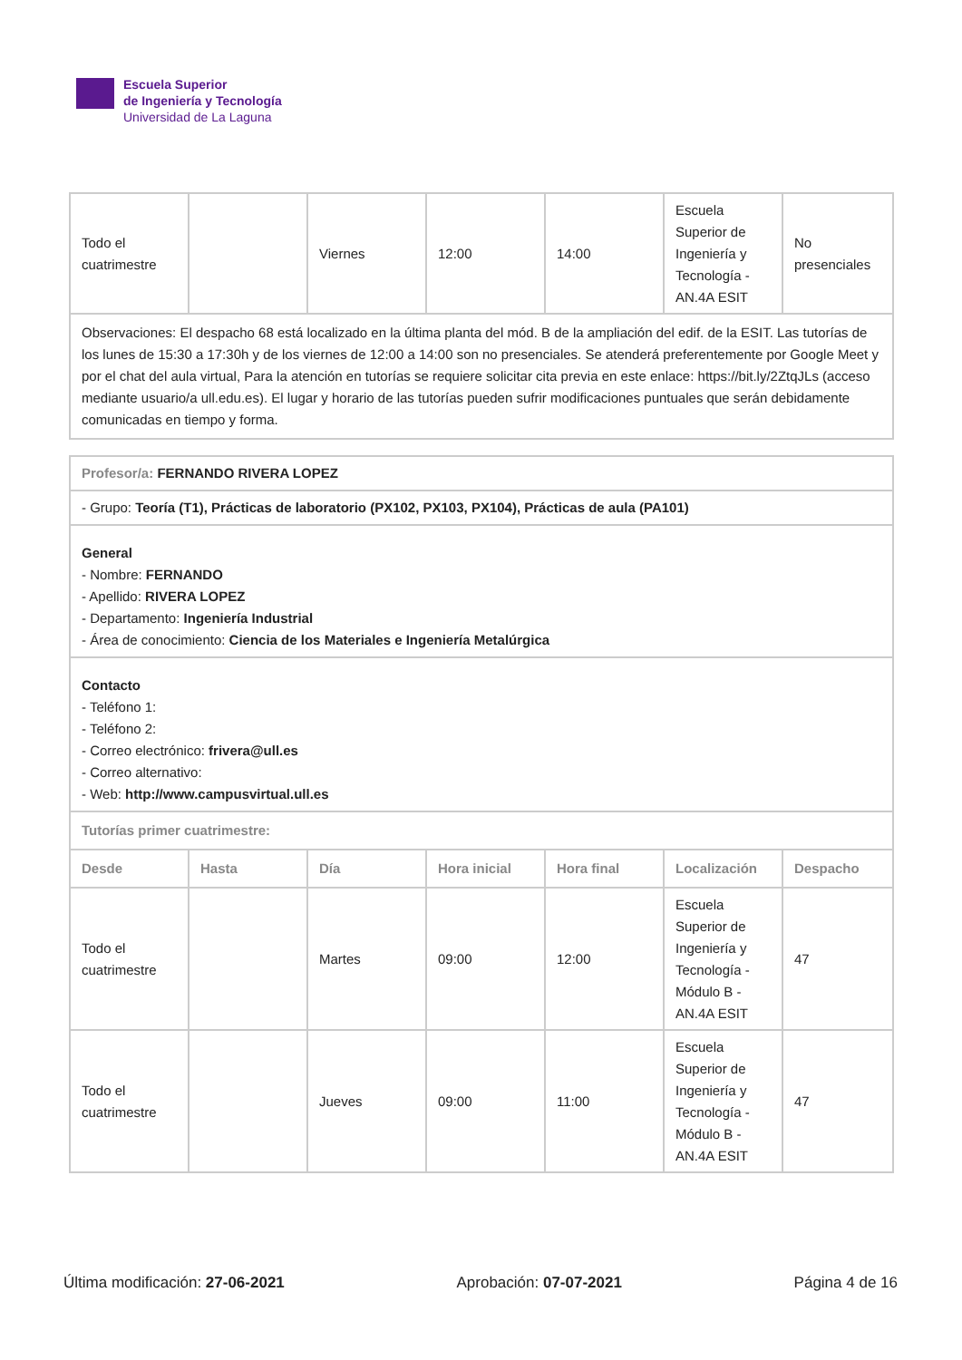Escuela Superior
de Ingeniería y Tecnología
Universidad de La Laguna
| Todo el cuatrimestre | | Viernes | 12:00 | 14:00 | Escuela Superior de Ingeniería y Tecnología - AN.4A ESIT | No presenciales |
| Observaciones: El despacho 68 está localizado en la última planta del mód. B de la ampliación del edif. de la ESIT. Las tutorías de los lunes de 15:30 a 17:30h y de los viernes de 12:00 a 14:00 son no presenciales. Se atenderá preferentemente por Google Meet y por el chat del aula virtual, Para la atención en tutorías se requiere solicitar cita previa en este enlace: https://bit.ly/2ZtqJLs (acceso mediante usuario/a ull.edu.es). El lugar y horario de las tutorías pueden sufrir modificaciones puntuales que serán debidamente comunicadas en tiempo y forma. | | | | | | |
| Profesor/a: FERNANDO RIVERA LOPEZ | | | | | | |
| - Grupo: Teoría (T1), Prácticas de laboratorio (PX102, PX103, PX104), Prácticas de aula (PA101) | | | | | | |
| General - Nombre: FERNANDO - Apellido: RIVERA LOPEZ - Departamento: Ingeniería Industrial - Área de conocimiento: Ciencia de los Materiales e Ingeniería Metalúrgica | | | | | | |
| Contacto - Teléfono 1: - Teléfono 2: - Correo electrónico: frivera@ull.es - Correo alternativo: - Web: http://www.campusvirtual.ull.es | | | | | | |
| Tutorías primer cuatrimestre: | | | | | | |
| Desde | Hasta | Día | Hora inicial | Hora final | Localización | Despacho |
| Todo el cuatrimestre | | Martes | 09:00 | 12:00 | Escuela Superior de Ingeniería y Tecnología - Módulo B - AN.4A ESIT | 47 |
| Todo el cuatrimestre | | Jueves | 09:00 | 11:00 | Escuela Superior de Ingeniería y Tecnología - Módulo B - AN.4A ESIT | 47 |
Última modificación: 27-06-2021 Aprobación: 07-07-2021 Página 4 de 16